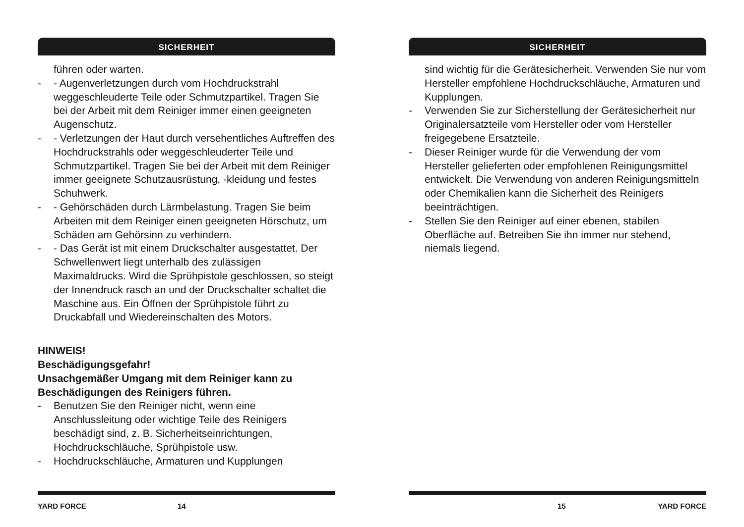SICHERHEIT
führen oder warten.
- - Augenverletzungen durch vom Hochdruckstrahl weggeschleuderte Teile oder Schmutzpartikel. Tragen Sie bei der Arbeit mit dem Reiniger immer einen geeigneten Augenschutz.
- - Verletzungen der Haut durch versehentliches Auftreffen des Hochdruckstrahls oder weggeschleuderter Teile und Schmutzpartikel. Tragen Sie bei der Arbeit mit dem Reiniger immer geeignete Schutzausrüstung, -kleidung und festes Schuhwerk.
- - Gehörschäden durch Lärmbelastung. Tragen Sie beim Arbeiten mit dem Reiniger einen geeigneten Hörschutz, um Schäden am Gehörsinn zu verhindern.
- - Das Gerät ist mit einem Druckschalter ausgestattet. Der Schwellenwert liegt unterhalb des zulässigen Maximaldrucks. Wird die Sprühpistole geschlossen, so steigt der Innendruck rasch an und der Druckschalter schaltet die Maschine aus. Ein Öffnen der Sprühpistole führt zu Druckabfall und Wiedereinschalten des Motors.
HINWEIS!
Beschädigungsgefahr!
Unsachgemäßer Umgang mit dem Reiniger kann zu Beschädigungen des Reinigers führen.
- Benutzen Sie den Reiniger nicht, wenn eine Anschlussleitung oder wichtige Teile des Reinigers beschädigt sind, z. B. Sicherheitseinrichtungen, Hochdruckschläuche, Sprühpistole usw.
- Hochdruckschläuche, Armaturen und Kupplungen
YARD FORCE 14
SICHERHEIT
sind wichtig für die Gerätesicherheit. Verwenden Sie nur vom Hersteller empfohlene Hochdruckschläuche, Armaturen und Kupplungen.
- Verwenden Sie zur Sicherstellung der Gerätesicherheit nur Originalersatzteile vom Hersteller oder vom Hersteller freigegebene Ersatzteile.
- Dieser Reiniger wurde für die Verwendung der vom Hersteller gelieferten oder empfohlenen Reinigungsmittel entwickelt. Die Verwendung von anderen Reinigungsmitteln oder Chemikalien kann die Sicherheit des Reinigers beeinträchtigen.
- Stellen Sie den Reiniger auf einer ebenen, stabilen Oberfläche auf. Betreiben Sie ihn immer nur stehend, niemals liegend.
15 YARD FORCE